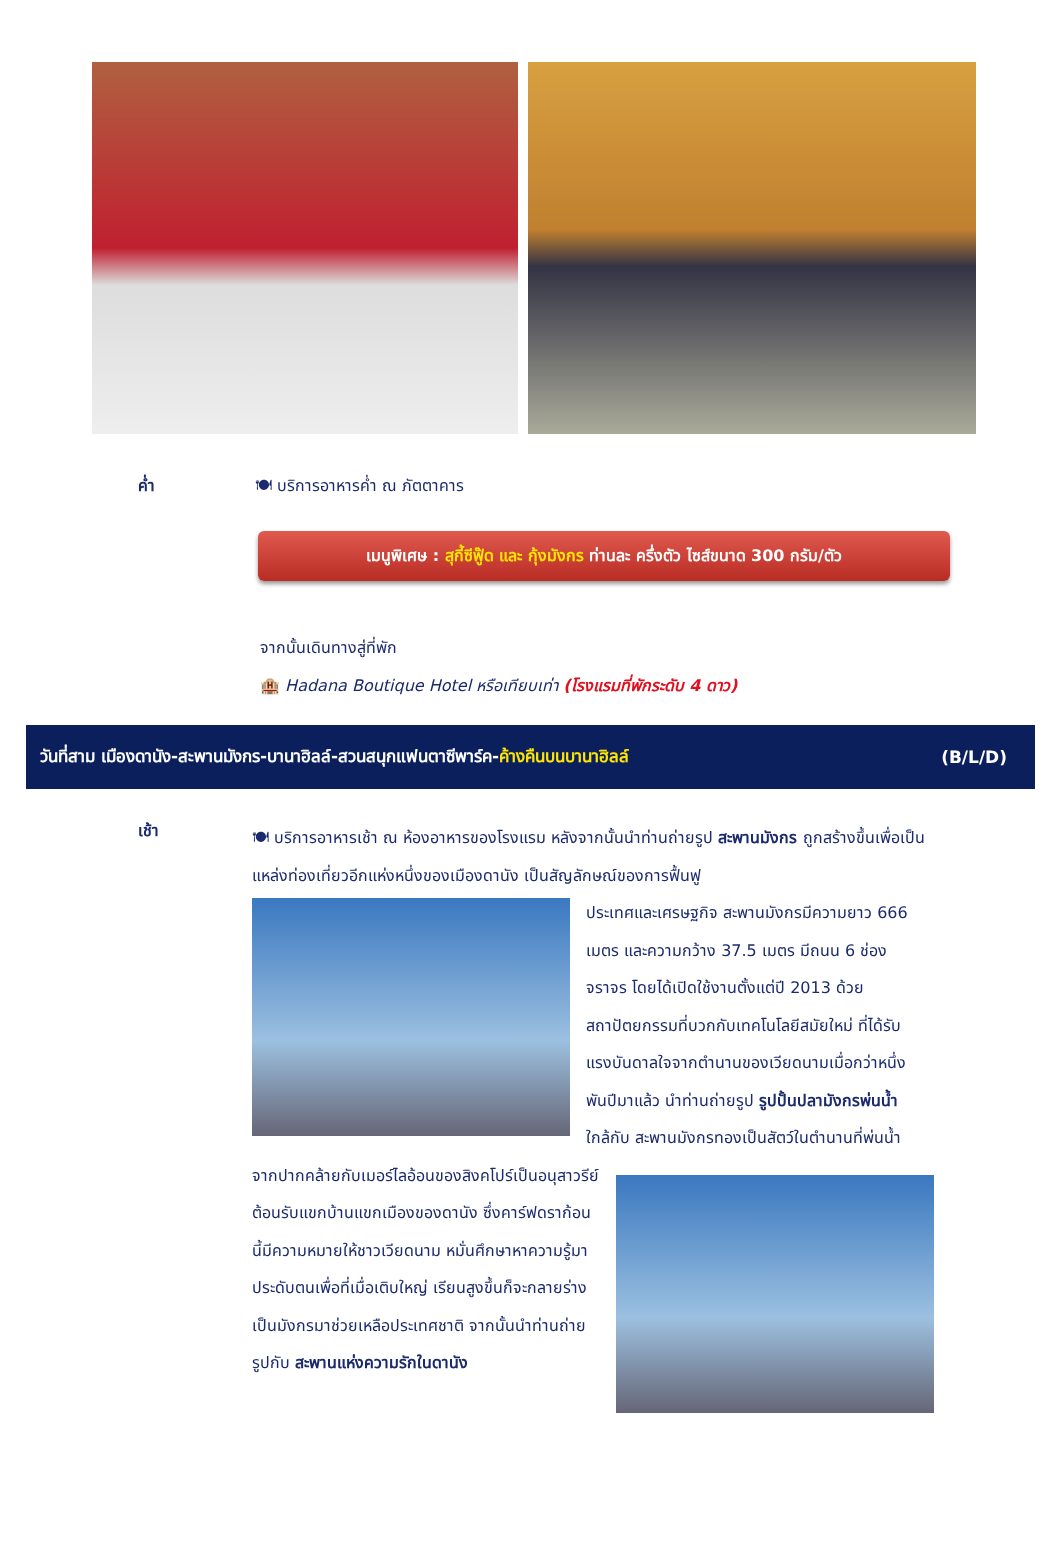ค่ำ 🍽 บริการอาหารค่ำ ณ ภัตตาคาร
เมนูพิเศษ : สุกี้ซีฟู๊ด และ กุ้งมังกร ท่านละ ครึ่งตัว ไซส์ขนาด 300 กรัม/ตัว
จากนั้นเดินทางสู่ที่พัก
🏨 Hadana Boutique Hotel หรือเทียบเท่า (โรงแรมที่พักระดับ 4 ดาว)
วันที่สาม เมืองดานัง-สะพานมังกร-บานาฮิลล์-สวนสนุกแฟนตาซีพาร์ค-ค้างคืนบนบานาฮิลล์ (B/L/D)
เช้า
🍽 บริการอาหารเช้า ณ ห้องอาหารของโรงแรม หลังจากนั้นนำท่านถ่ายรูป สะพานมังกร ถูกสร้างขึ้นเพื่อเป็นแหล่งท่องเที่ยวอีกแห่งหนึ่งของเมืองดานัง เป็นสัญลักษณ์ของการฟื้นฟู
ประเทศและเศรษฐกิจ สะพานมังกรมีความยาว 666 เมตร และความกว้าง 37.5 เมตร มีถนน 6 ช่องจราจร โดยได้เปิดใช้งานตั้งแต่ปี 2013 ด้วยสถาปัตยกรรมที่บวกกับเทคโนโลยีสมัยใหม่ ที่ได้รับแรงบันดาลใจจากตำนานของเวียดนามเมื่อกว่าหนึ่งพันปีมาแล้ว นำท่านถ่ายรูป รูปปั้นปลามังกรพ่นน้ำ ใกล้กับ
สะพานมังกรทองเป็นสัตว์ในตำนานที่พ่นน้ำจากปากคล้ายกับเมอร์ไลอ้อนของสิงคโปร์เป็นอนุสาวรีย์ต้อนรับแขกบ้านแขกเมืองของดานัง ซึ่งคาร์ฟดราก้อนนี้มีความหมายให้ชาวเวียดนาม หมั่นศึกษาหาความรู้มาประดับตนเพื่อที่เมื่อเติบใหญ่ เรียนสูงขึ้นก็จะกลายร่างเป็นมังกรมาช่วยเหลือประเทศชาติ จากนั้นนำท่านถ่ายรูปกับ สะพานแห่งความรักในดานัง